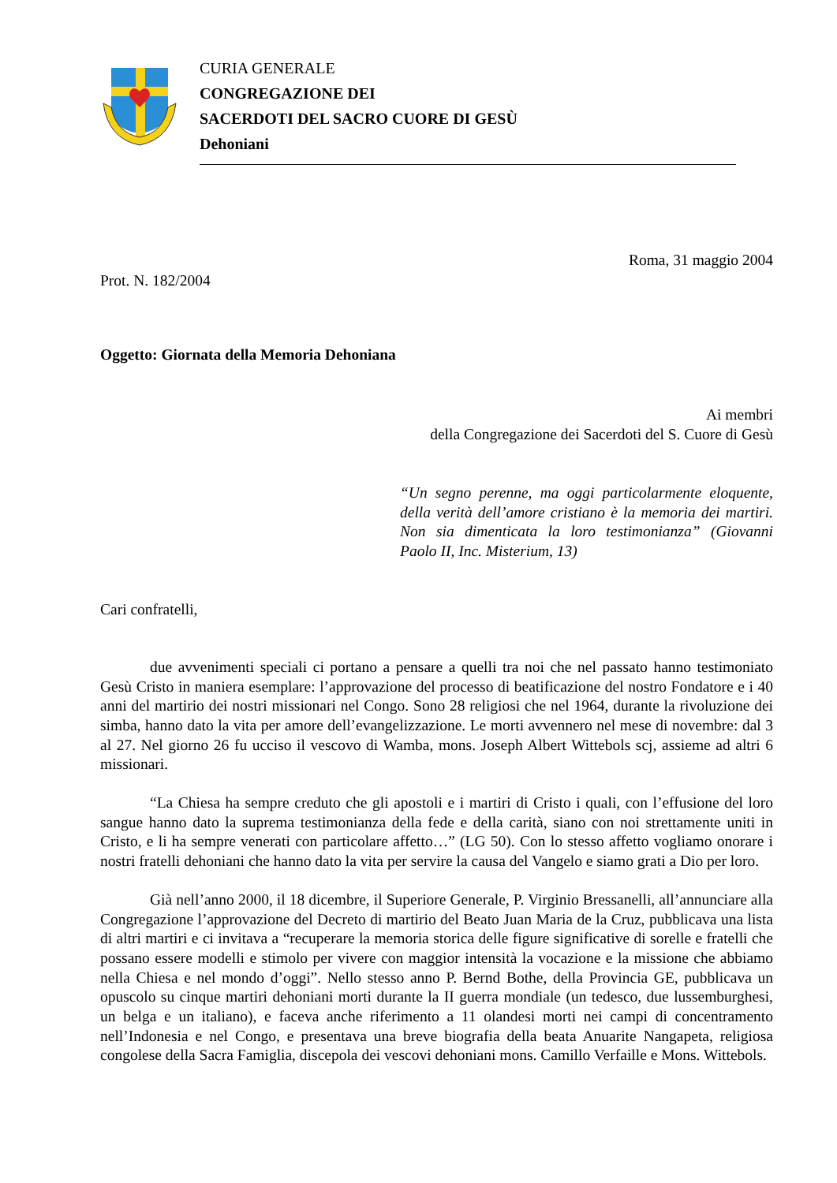CURIA GENERALE
CONGREGAZIONE DEI
SACERDOTI DEL SACRO CUORE DI GESÙ
Dehoniani
Roma, 31 maggio 2004
Prot. N. 182/2004
Oggetto: Giornata della Memoria Dehoniana
Ai membri
della Congregazione dei Sacerdoti del S. Cuore di Gesù
“Un segno perenne, ma oggi particolarmente eloquente, della verità dell’amore cristiano è la memoria dei martiri. Non sia dimenticata la loro testimonianza” (Giovanni Paolo II, Inc. Misterium, 13)
Cari confratelli,
due avvenimenti speciali ci portano a pensare a quelli tra noi che nel passato hanno testimoniato Gesù Cristo in maniera esemplare: l’approvazione del processo di beatificazione del nostro Fondatore e i 40 anni del martirio dei nostri missionari nel Congo. Sono 28 religiosi che nel 1964, durante la rivoluzione dei simba, hanno dato la vita per amore dell’evangelizzazione. Le morti avvennero nel mese di novembre: dal 3 al 27. Nel giorno 26 fu ucciso il vescovo di Wamba, mons. Joseph Albert Wittebols scj, assieme ad altri 6 missionari.
“La Chiesa ha sempre creduto che gli apostoli e i martiri di Cristo i quali, con l’effusione del loro sangue hanno dato la suprema testimonianza della fede e della carità, siano con noi strettamente uniti in Cristo, e li ha sempre venerati con particolare affetto…” (LG 50). Con lo stesso affetto vogliamo onorare i nostri fratelli dehoniani che hanno dato la vita per servire la causa del Vangelo e siamo grati a Dio per loro.
Già nell’anno 2000, il 18 dicembre, il Superiore Generale, P. Virginio Bressanelli, all’annunciare alla Congregazione l’approvazione del Decreto di martirio del Beato Juan Maria de la Cruz, pubblicava una lista di altri martiri e ci invitava a “recuperare la memoria storica delle figure significative di sorelle e fratelli che possano essere modelli e stimolo per vivere con maggior intensità la vocazione e la missione che abbiamo nella Chiesa e nel mondo d’oggi”. Nello stesso anno P. Bernd Bothe, della Provincia GE, pubblicava un opuscolo su cinque martiri dehoniani morti durante la II guerra mondiale (un tedesco, due lussemburghesi, un belga e un italiano), e faceva anche riferimento a 11 olandesi morti nei campi di concentramento nell’Indonesia e nel Congo, e presentava una breve biografia della beata Anuarite Nangapeta, religiosa congolese della Sacra Famiglia, discepola dei vescovi dehoniani mons. Camillo Verfaille e Mons. Wittebols.